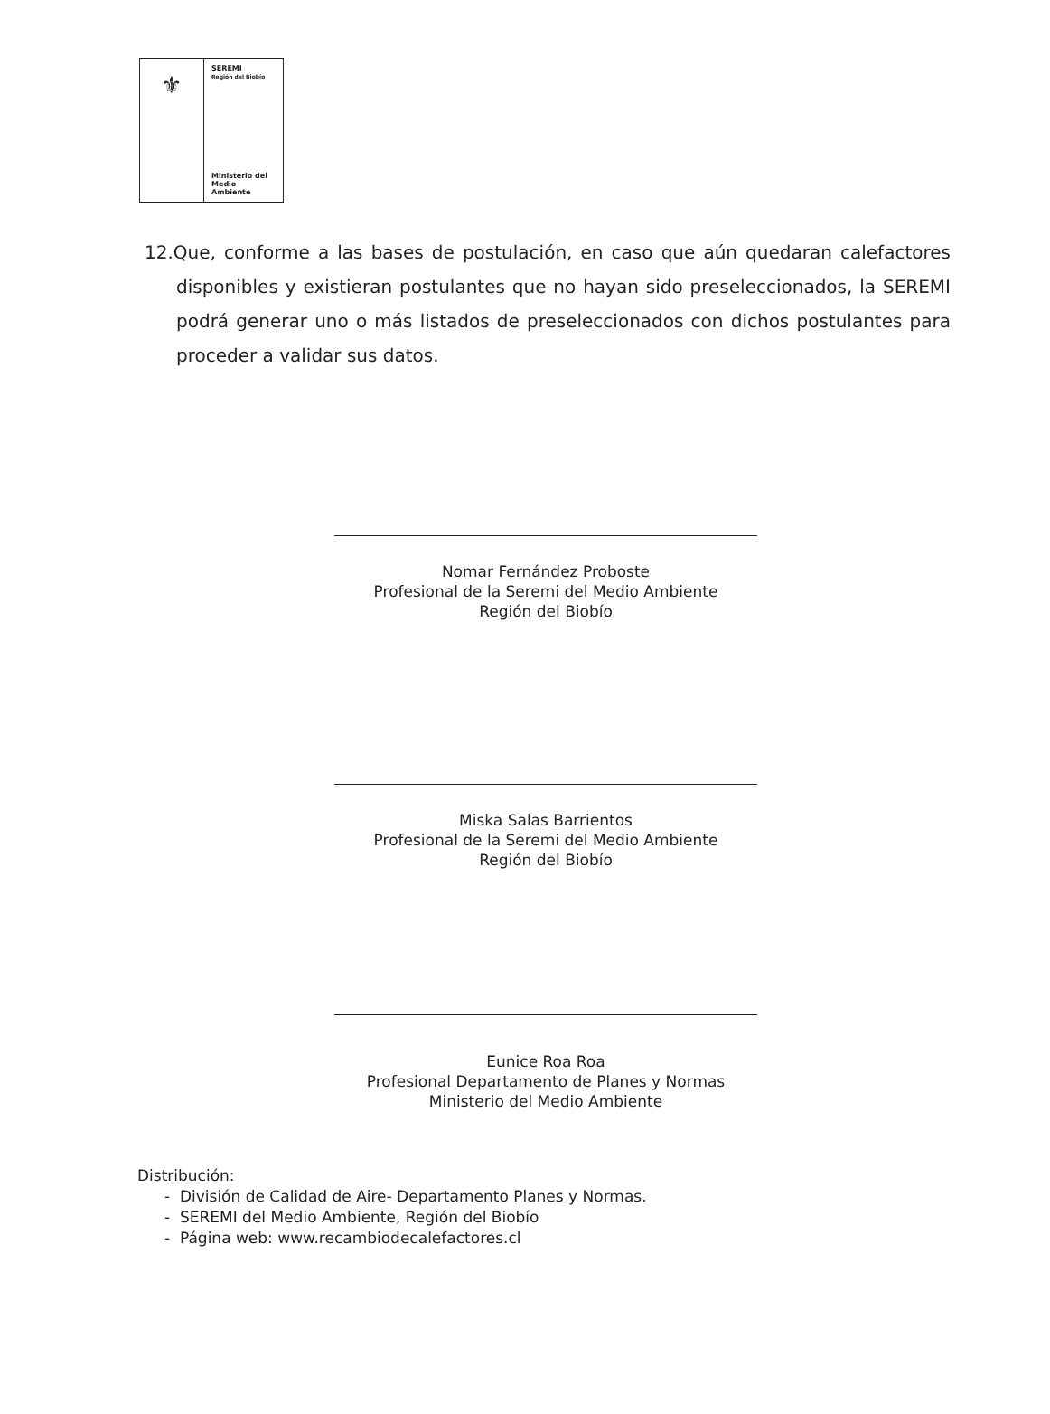⚜
SEREMI
Región del Biobío
Ministerio del
Medio Ambiente
12.Que, conforme a las bases de postulación, en caso que aún quedaran calefactores disponibles y existieran postulantes que no hayan sido preseleccionados, la SEREMI podrá generar uno o más listados de preseleccionados con dichos postulantes para proceder a validar sus datos.
Nomar Fernández Proboste
Profesional de la Seremi del Medio Ambiente
Región del Biobío
Miska Salas Barrientos
Profesional de la Seremi del Medio Ambiente
Región del Biobío
Eunice Roa Roa
Profesional Departamento de Planes y Normas
Ministerio del Medio Ambiente
Distribución:
- División de Calidad de Aire- Departamento Planes y Normas.
- SEREMI del Medio Ambiente, Región del Biobío
- Página web: www.recambiodecalefactores.cl